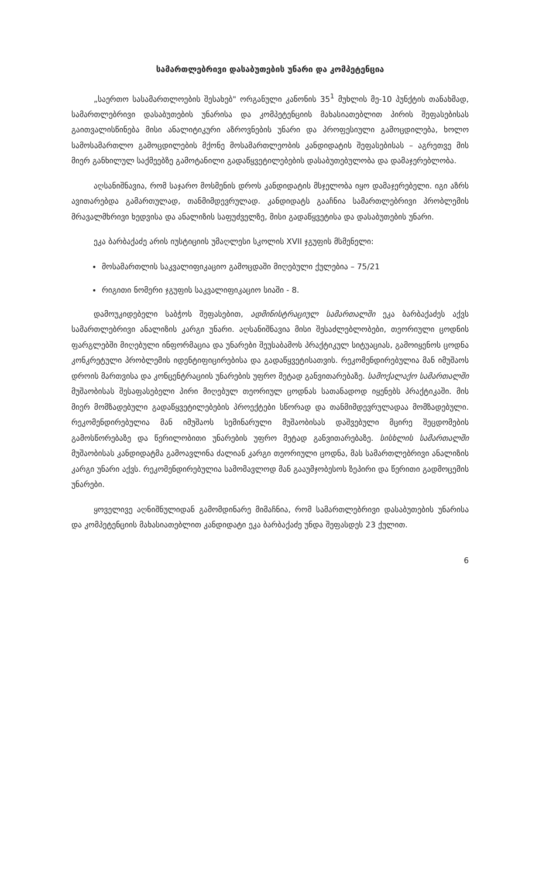სამართლებრივი დასაბუთების უნარი და კომპეტენცია
„საერთო სასამართლოების შესახებ" ორგანული კანონის 35<sup>1</sup> მუხლის მე-10 პუნქტის თანახმად, სამართლებრივი დასაბუთების უნარისა და კომპეტენციის მახასიათებლით პირის შეფასებისას გაითვალისწინება მისი ანალიტიკური აზროვნების უნარი და პროფესიული გამოცდილება, ხოლო სამოსამართლო გამოცდილების მქონე მოსამართლეობის კანდიდატის შეფასებისას – აგრეთვე მის მიერ განხილულ საქმეებზე გამოტანილი გადაწყვეტილებების დასაბუთებულობა და დამაჯერებლობა.
აღსანიშნავია, რომ საჯარო მოსმენის დროს კანდიდატის მსჯელობა იყო დამაჯერებელი. იგი აზრს ავითარებდა გამართულად, თანმიმდევრულად. კანდიდატს გააჩნია სამართლებრივი პრობლემის მრავალმხრივი ხედვისა და ანალიზის საფუძველზე, მისი გადაწყვეტისა და დასაბუთების უნარი.
ეკა ბარბაქაძე არის იუსტიციის უმაღლესი სკოლის XVII ჯგუფის მსმენელი:
მოსამართლის საკვალიფიკაციო გამოცდაში მიღებული ქულებია – 75/21
რიგითი ნომერი ჯგუფის საკვალიფიკაციო სიაში - 8.
დამოუკიდებელი საბჭოს შეფასებით, ადმინისტრაციულ სამართალში ეკა ბარბაქაძეს აქვს სამართლებრივი ანალიზის კარგი უნარი. აღსანიშნავია მისი შესაძლებლობები, თეორიული ცოდნის ფარგლებში მიღებული ინფორმაცია და უნარები შეუსაბამოს პრაქტიკულ სიტუაციას, გამოიყენოს ცოდნა კონკრეტული პრობლემის იდენტიფიცირებისა და გადაწყვეტისათვის. რეკომენდირებულია მან იმუშაოს დროის მართვისა და კონცენტრაციის უნარების უფრო მეტად განვითარებაზე. სამოქალაქო სამართალში მუშაობისას შესაფასებელი პირი მიღებულ თეორიულ ცოდნას სათანადოდ იყენებს პრაქტიკაში. მის მიერ მომზადებული გადაწყვეტილებების პროექტები სწორად და თანმიმდევრულადაა მომზადებული. რეკომენდირებულია მან იმუშაოს სემინარული მუშაობისას დაშვებული მცირე შეცდომების გამოსწორებაზე და წერილობითი უნარების უფრო მეტად განვითარებაზე. სისხლის სამართალში მუშაობისას კანდიდატმა გამოავლინა ძალიან კარგი თეორიული ცოდნა, მას სამართლებრივი ანალიზის კარგი უნარი აქვს. რეკომენდირებულია სამომავლოდ მან გააუმჯობესოს ზეპირი და წერითი გადმოცემის უნარები.
ყოველივე აღნიშნულიდან გამომდინარე მიმაჩნია, რომ სამართლებრივი დასაბუთების უნარისა და კომპეტენციის მახასიათებლით კანდიდატი ეკა ბარბაქაძე უნდა შეფასდეს 23 ქულით.
6